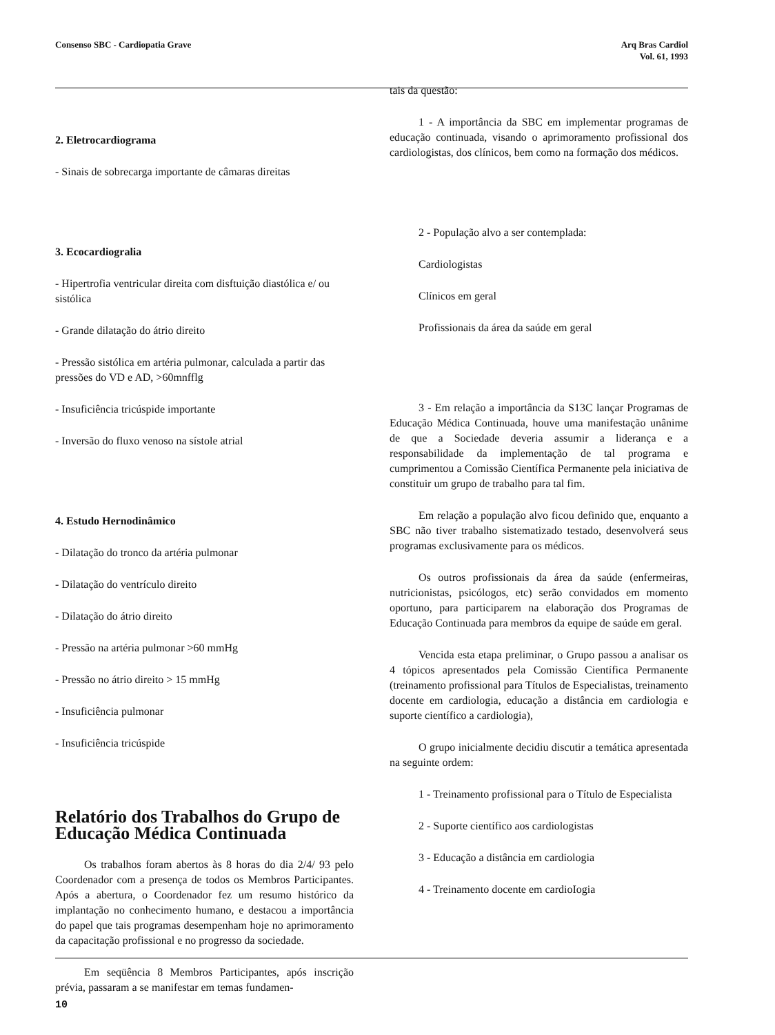Consenso SBC - Cardiopatia Grave
Arq Bras Cardiol
Vol. 61, 1993
2. Eletrocardiograma
- Sinais de sobrecarga importante de câmaras direitas
3. Ecocardiogralia
- Hipertrofia ventricular direita com disftuição diastólica e/ ou sistólica
- Grande dilatação do átrio direito
- Pressão sistólica em artéria pulmonar, calculada a partir das pressões do VD e AD, >60mnfflg
- Insuficiência tricúspide importante
- Inversão do fluxo venoso na sístole atrial
4. Estudo Hernodinâmico
- Dilatação do tronco da artéria pulmonar
- Dilatação do ventrículo direito
- Dilatação do átrio direito
- Pressão na artéria pulmonar >60 mmHg
- Pressão no átrio direito > 15 mmHg
- Insuficiência pulmonar
- Insuficiência tricúspide
Relatório dos Trabalhos do Grupo de Educação Médica Continuada
Os trabalhos foram abertos às 8 horas do dia 2/4/ 93 pelo Coordenador com a presença de todos os Membros Participantes. Após a abertura, o Coordenador fez um resumo histórico da implantação no conhecimento humano, e destacou a importância do papel que tais programas desempenham hoje no aprimoramento da capacitação profissional e no progresso da sociedade.
Em seqüência 8 Membros Participantes, após inscrição prévia, passaram a se manifestar em temas fundamen-
tais da questão:
1 - A importância da SBC em implementar programas de educação continuada, visando o aprimoramento profissional dos cardiologistas, dos clínicos, bem como na formação dos médicos.
2 - População alvo a ser contemplada:
Cardiologistas
Clínicos em geral
Profissionais da área da saúde em geral
3 - Em relação a importância da S13C lançar Programas de Educação Médica Continuada, houve uma manifestação unânime de que a Sociedade deveria assumir a liderança e a responsabilidade da implementação de tal programa e cumprimentou a Comissão Científica Permanente pela iniciativa de constituir um grupo de trabalho para tal fim.
Em relação a população alvo ficou definido que, enquanto a SBC não tiver trabalho sistematizado testado, desenvolverá seus programas exclusivamente para os médicos.
Os outros profissionais da área da saúde (enfermeiras, nutricionistas, psicólogos, etc) serão convidados em momento oportuno, para participarem na elaboração dos Programas de Educação Continuada para membros da equipe de saúde em geral.
Vencida esta etapa preliminar, o Grupo passou a analisar os 4 tópicos apresentados pela Comissão Científica Permanente (treinamento profissional para Títulos de Especialistas, treinamento docente em cardiologia, educação a distância em cardiologia e suporte científico a cardiologia),
O grupo inicialmente decidiu discutir a temática apresentada na seguinte ordem:
1 - Treinamento profissional para o Título de Especialista
2 - Suporte científico aos cardiologistas
3 - Educação a distância em cardiologia
4 - Treinamento docente em cardioIogia
10